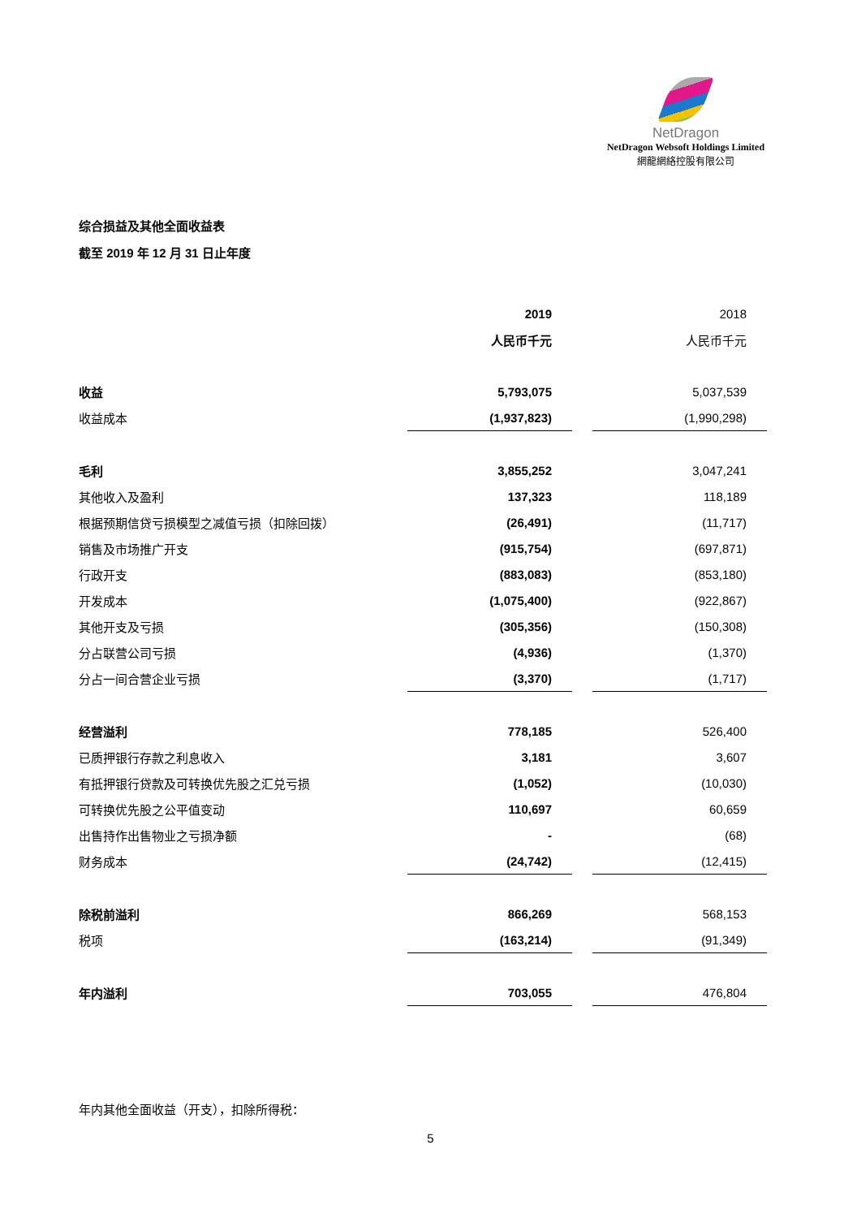NetDragon
NetDragon Websoft Holdings Limited
網龍網絡控股有限公司
综合损益及其他全面收益表
截至 2019 年 12 月 31 日止年度
| | 2019 | | 2018 |
| --- | --- | --- | --- |
| | 人民币千元 | | 人民币千元 |
| 收益 | 5,793,075 | | 5,037,539 |
| 收益成本 | (1,937,823) | | (1,990,298) |
| 毛利 | 3,855,252 | | 3,047,241 |
| 其他收入及盈利 | 137,323 | | 118,189 |
| 根据预期信贷亏损模型之减值亏损（扣除回拨） | (26,491) | | (11,717) |
| 销售及市场推广开支 | (915,754) | | (697,871) |
| 行政开支 | (883,083) | | (853,180) |
| 开发成本 | (1,075,400) | | (922,867) |
| 其他开支及亏损 | (305,356) | | (150,308) |
| 分占联营公司亏损 | (4,936) | | (1,370) |
| 分占一间合营企业亏损 | (3,370) | | (1,717) |
| 经营溢利 | 778,185 | | 526,400 |
| 已质押银行存款之利息收入 | 3,181 | | 3,607 |
| 有抵押银行贷款及可转换优先股之汇兑亏损 | (1,052) | | (10,030) |
| 可转换优先股之公平值变动 | 110,697 | | 60,659 |
| 出售持作出售物业之亏损净额 | - | | (68) |
| 财务成本 | (24,742) | | (12,415) |
| 除税前溢利 | 866,269 | | 568,153 |
| 税项 | (163,214) | | (91,349) |
| 年内溢利 | 703,055 | | 476,804 |
年内其他全面收益（开支），扣除所得税：
5